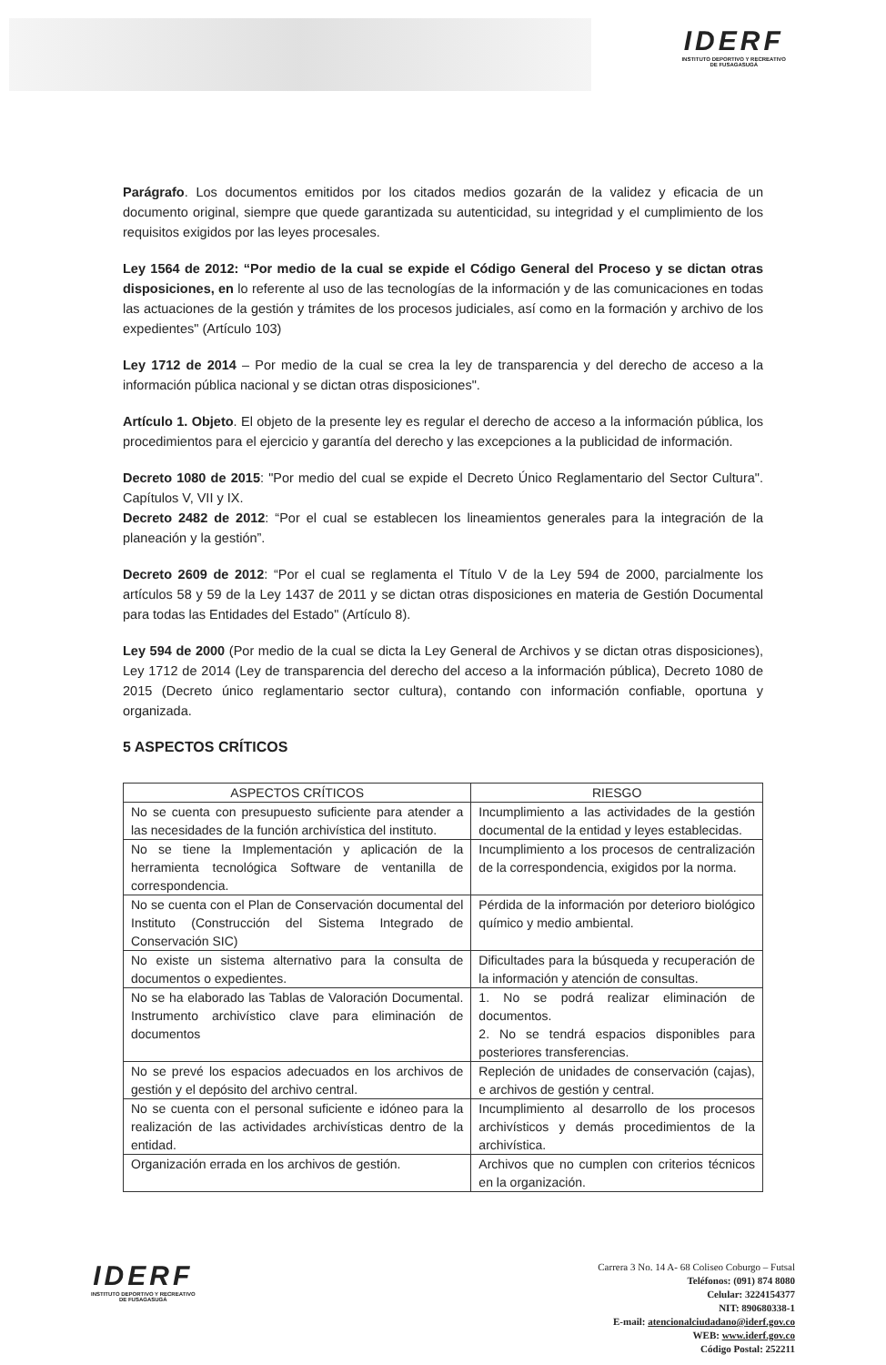IDERF
INSTITUTO DEPORTIVO Y RECREATIVO
DE FUSAGASUGÁ
Parágrafo. Los documentos emitidos por los citados medios gozarán de la validez y eficacia de un documento original, siempre que quede garantizada su autenticidad, su integridad y el cumplimiento de los requisitos exigidos por las leyes procesales.
Ley 1564 de 2012: “Por medio de la cual se expide el Código General del Proceso y se dictan otras disposiciones, en lo referente al uso de las tecnologías de la información y de las comunicaciones en todas las actuaciones de la gestión y trámites de los procesos judiciales, así como en la formación y archivo de los expedientes" (Artículo 103)
Ley 1712 de 2014 – Por medio de la cual se crea la ley de transparencia y del derecho de acceso a la información pública nacional y se dictan otras disposiciones".
Artículo 1. Objeto. El objeto de la presente ley es regular el derecho de acceso a la información pública, los procedimientos para el ejercicio y garantía del derecho y las excepciones a la publicidad de información.
Decreto 1080 de 2015: "Por medio del cual se expide el Decreto Único Reglamentario del Sector Cultura". Capítulos V, VII y IX.
Decreto 2482 de 2012: “Por el cual se establecen los lineamientos generales para la integración de la planeación y la gestión”.
Decreto 2609 de 2012: “Por el cual se reglamenta el Título V de la Ley 594 de 2000, parcialmente los artículos 58 y 59 de la Ley 1437 de 2011 y se dictan otras disposiciones en materia de Gestión Documental para todas las Entidades del Estado" (Artículo 8).
Ley 594 de 2000 (Por medio de la cual se dicta la Ley General de Archivos y se dictan otras disposiciones), Ley 1712 de 2014 (Ley de transparencia del derecho del acceso a la información pública), Decreto 1080 de 2015 (Decreto único reglamentario sector cultura), contando con información confiable, oportuna y organizada.
5 ASPECTOS CRÍTICOS
| ASPECTOS CRÍTICOS | RIESGO |
| --- | --- |
| No se cuenta con presupuesto suficiente para atender a las necesidades de la función archivística del instituto. | Incumplimiento a las actividades de la gestión documental de la entidad y leyes establecidas. |
| No se tiene la Implementación y aplicación de la herramienta tecnológica Software de ventanilla de correspondencia. | Incumplimiento a los procesos de centralización de la correspondencia, exigidos por la norma. |
| No se cuenta con el Plan de Conservación documental del Instituto (Construcción del Sistema Integrado de Conservación SIC) | Pérdida de la información por deterioro biológico químico y medio ambiental. |
| No existe un sistema alternativo para la consulta de documentos o expedientes. | Dificultades para la búsqueda y recuperación de la información y atención de consultas. |
| No se ha elaborado las Tablas de Valoración Documental. Instrumento archivístico clave para eliminación de documentos | 1. No se podrá realizar eliminación de documentos. 2. No se tendrá espacios disponibles para posteriores transferencias. |
| No se prevé los espacios adecuados en los archivos de gestión y el depósito del archivo central. | Repleción de unidades de conservación (cajas), e archivos de gestión y central. |
| No se cuenta con el personal suficiente e idóneo para la realización de las actividades archivísticas dentro de la entidad. | Incumplimiento al desarrollo de los procesos archivísticos y demás procedimientos de la archivística. |
| Organización errada en los archivos de gestión. | Archivos que no cumplen con criterios técnicos en la organización. |
IDERF
INSTITUTO DEPORTIVO Y RECREATIVO
DE FUSAGASUGÁ
Carrera 3 No. 14 A- 68 Coliseo Coburgo – Futsal
Teléfonos: (091) 874 8080
Celular: 3224154377
NIT: 890680338-1
E-mail: atencionalciudadano@iderf.gov.co
WEB: www.iderf.gov.co
Código Postal: 252211